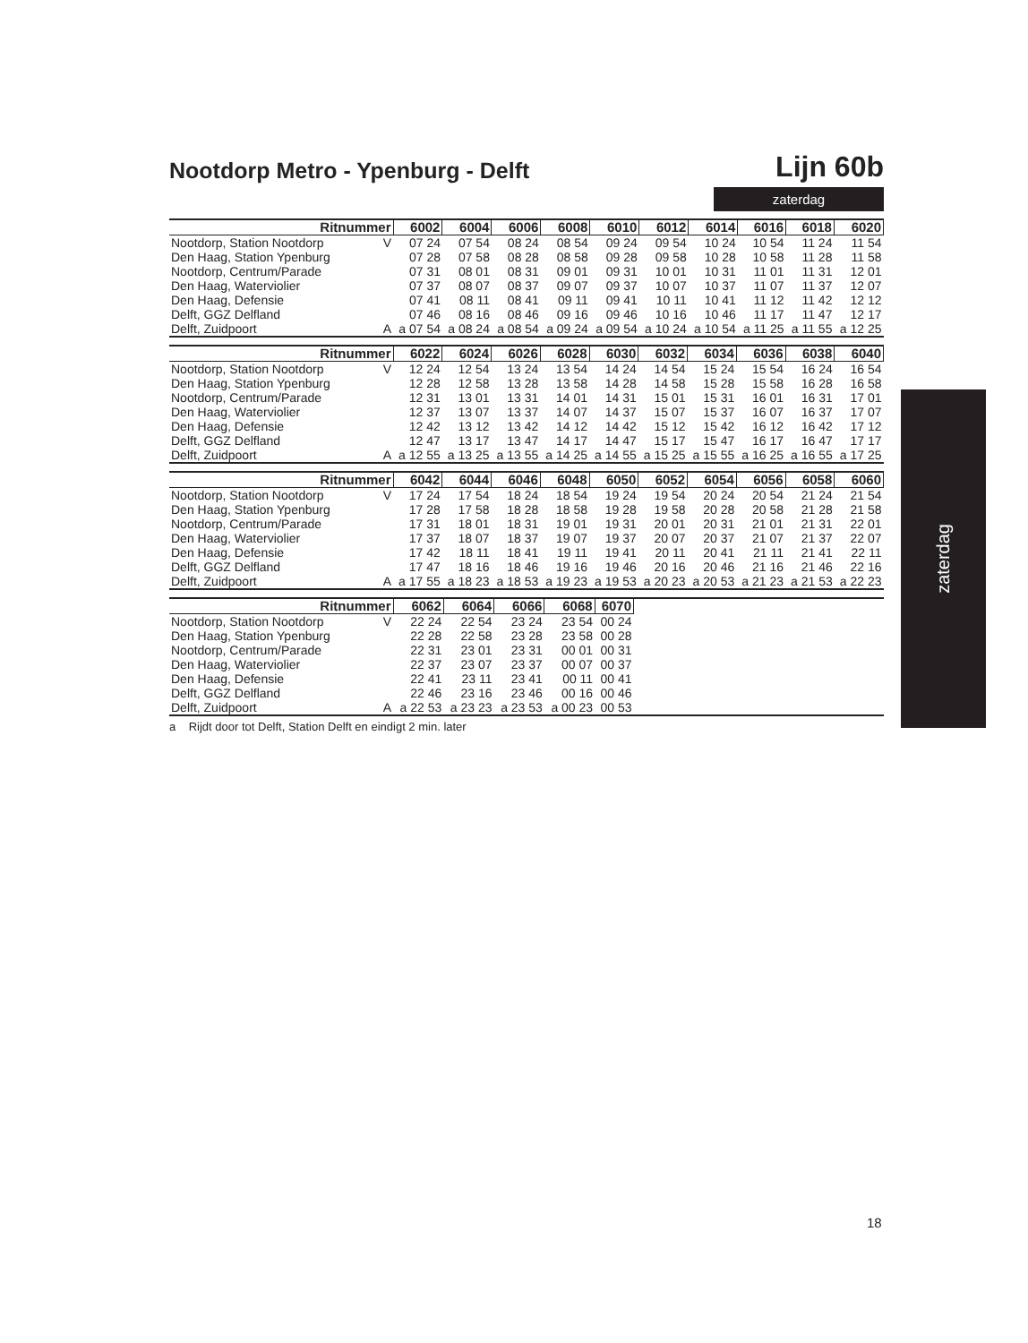Nootdorp Metro - Ypenburg - Delft
Lijn 60b
zaterdag
| Ritnummer | | 6002 | 6004 | 6006 | 6008 | 6010 | 6012 | 6014 | 6016 | 6018 | 6020 |
| --- | --- | --- | --- | --- | --- | --- | --- | --- | --- | --- | --- |
| Nootdorp, Station Nootdorp | V | 07 24 | 07 54 | 08 24 | 08 54 | 09 24 | 09 54 | 10 24 | 10 54 | 11 24 | 11 54 |
| Den Haag, Station Ypenburg | | 07 28 | 07 58 | 08 28 | 08 58 | 09 28 | 09 58 | 10 28 | 10 58 | 11 28 | 11 58 |
| Nootdorp, Centrum/Parade | | 07 31 | 08 01 | 08 31 | 09 01 | 09 31 | 10 01 | 10 31 | 11 01 | 11 31 | 12 01 |
| Den Haag, Waterviolier | | 07 37 | 08 07 | 08 37 | 09 07 | 09 37 | 10 07 | 10 37 | 11 07 | 11 37 | 12 07 |
| Den Haag, Defensie | | 07 41 | 08 11 | 08 41 | 09 11 | 09 41 | 10 11 | 10 41 | 11 12 | 11 42 | 12 12 |
| Delft, GGZ Delfland | | 07 46 | 08 16 | 08 46 | 09 16 | 09 46 | 10 16 | 10 46 | 11 17 | 11 47 | 12 17 |
| Delft, Zuidpoort | A | a 07 54 | a 08 24 | a 08 54 | a 09 24 | a 09 54 | a 10 24 | a 10 54 | a 11 25 | a 11 55 | a 12 25 |
| Ritnummer | | 6022 | 6024 | 6026 | 6028 | 6030 | 6032 | 6034 | 6036 | 6038 | 6040 |
| --- | --- | --- | --- | --- | --- | --- | --- | --- | --- | --- | --- |
| Nootdorp, Station Nootdorp | V | 12 24 | 12 54 | 13 24 | 13 54 | 14 24 | 14 54 | 15 24 | 15 54 | 16 24 | 16 54 |
| Den Haag, Station Ypenburg | | 12 28 | 12 58 | 13 28 | 13 58 | 14 28 | 14 58 | 15 28 | 15 58 | 16 28 | 16 58 |
| Nootdorp, Centrum/Parade | | 12 31 | 13 01 | 13 31 | 14 01 | 14 31 | 15 01 | 15 31 | 16 01 | 16 31 | 17 01 |
| Den Haag, Waterviolier | | 12 37 | 13 07 | 13 37 | 14 07 | 14 37 | 15 07 | 15 37 | 16 07 | 16 37 | 17 07 |
| Den Haag, Defensie | | 12 42 | 13 12 | 13 42 | 14 12 | 14 42 | 15 12 | 15 42 | 16 12 | 16 42 | 17 12 |
| Delft, GGZ Delfland | | 12 47 | 13 17 | 13 47 | 14 17 | 14 47 | 15 17 | 15 47 | 16 17 | 16 47 | 17 17 |
| Delft, Zuidpoort | A | a 12 55 | a 13 25 | a 13 55 | a 14 25 | a 14 55 | a 15 25 | a 15 55 | a 16 25 | a 16 55 | a 17 25 |
| Ritnummer | | 6042 | 6044 | 6046 | 6048 | 6050 | 6052 | 6054 | 6056 | 6058 | 6060 |
| --- | --- | --- | --- | --- | --- | --- | --- | --- | --- | --- | --- |
| Nootdorp, Station Nootdorp | V | 17 24 | 17 54 | 18 24 | 18 54 | 19 24 | 19 54 | 20 24 | 20 54 | 21 24 | 21 54 |
| Den Haag, Station Ypenburg | | 17 28 | 17 58 | 18 28 | 18 58 | 19 28 | 19 58 | 20 28 | 20 58 | 21 28 | 21 58 |
| Nootdorp, Centrum/Parade | | 17 31 | 18 01 | 18 31 | 19 01 | 19 31 | 20 01 | 20 31 | 21 01 | 21 31 | 22 01 |
| Den Haag, Waterviolier | | 17 37 | 18 07 | 18 37 | 19 07 | 19 37 | 20 07 | 20 37 | 21 07 | 21 37 | 22 07 |
| Den Haag, Defensie | | 17 42 | 18 11 | 18 41 | 19 11 | 19 41 | 20 11 | 20 41 | 21 11 | 21 41 | 22 11 |
| Delft, GGZ Delfland | | 17 47 | 18 16 | 18 46 | 19 16 | 19 46 | 20 16 | 20 46 | 21 16 | 21 46 | 22 16 |
| Delft, Zuidpoort | A | a 17 55 | a 18 23 | a 18 53 | a 19 23 | a 19 53 | a 20 23 | a 20 53 | a 21 23 | a 21 53 | a 22 23 |
| Ritnummer | | 6062 | 6064 | 6066 | 6068 | 6070 | |
| Nootdorp, Station Nootdorp | V | 22 24 | 22 54 | 23 24 | 23 54 | 00 24 | |
| Den Haag, Station Ypenburg | | 22 28 | 22 58 | 23 28 | 23 58 | 00 28 | |
| Nootdorp, Centrum/Parade | | 22 31 | 23 01 | 23 31 | 00 01 | 00 31 | |
| Den Haag, Waterviolier | | 22 37 | 23 07 | 23 37 | 00 07 | 00 37 | |
| Den Haag, Defensie | | 22 41 | 23 11 | 23 41 | 00 11 | 00 41 | |
| Delft, GGZ Delfland | | 22 46 | 23 16 | 23 46 | 00 16 | 00 46 | |
| Delft, Zuidpoort | A | a 22 53 | a 23 23 | a 23 53 | a 00 23 | 00 53 | |
a Rijdt door tot Delft, Station Delft en eindigt 2 min. later
zaterdag
18